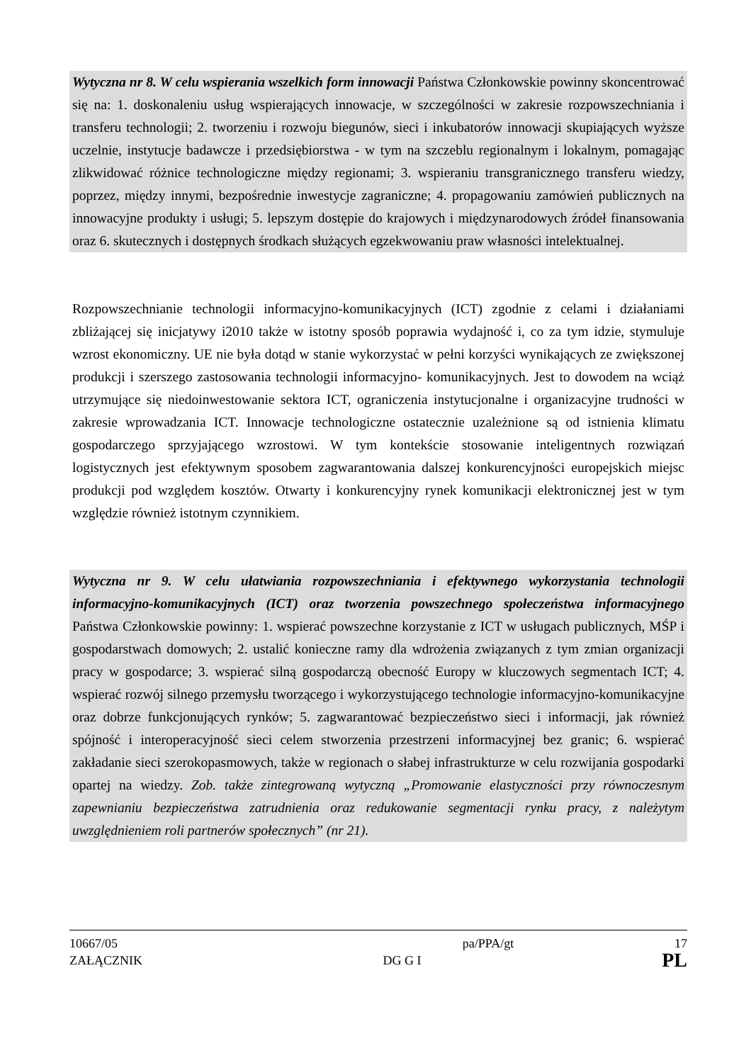Wytyczna nr 8. W celu wspierania wszelkich form innowacji Państwa Członkowskie powinny skoncentrować się na: 1. doskonaleniu usług wspierających innowacje, w szczególności w zakresie rozpowszechniania i transferu technologii; 2. tworzeniu i rozwoju biegunów, sieci i inkubatorów innowacji skupiających wyższe uczelnie, instytucje badawcze i przedsiębiorstwa - w tym na szczeblu regionalnym i lokalnym, pomagając zlikwidować różnice technologiczne między regionami; 3. wspieraniu transgranicznego transferu wiedzy, poprzez, między innymi, bezpośrednie inwestycje zagraniczne; 4. propagowaniu zamówień publicznych na innowacyjne produkty i usługi; 5. lepszym dostępie do krajowych i międzynarodowych źródeł finansowania oraz 6. skutecznych i dostępnych środkach służących egzekwowaniu praw własności intelektualnej.
Rozpowszechnianie technologii informacyjno-komunikacyjnych (ICT) zgodnie z celami i działaniami zbliżającej się inicjatywy i2010 także w istotny sposób poprawia wydajność i, co za tym idzie, stymuluje wzrost ekonomiczny. UE nie była dotąd w stanie wykorzystać w pełni korzyści wynikających ze zwiększonej produkcji i szerszego zastosowania technologii informacyjno- komunikacyjnych. Jest to dowodem na wciąż utrzymujące się niedoinwestowanie sektora ICT, ograniczenia instytucjonalne i organizacyjne trudności w zakresie wprowadzania ICT. Innowacje technologiczne ostatecznie uzależnione są od istnienia klimatu gospodarczego sprzyjającego wzrostowi. W tym kontekście stosowanie inteligentnych rozwiązań logistycznych jest efektywnym sposobem zagwarantowania dalszej konkurencyjności europejskich miejsc produkcji pod względem kosztów. Otwarty i konkurencyjny rynek komunikacji elektronicznej jest w tym względzie również istotnym czynnikiem.
Wytyczna nr 9. W celu ułatwiania rozpowszechniania i efektywnego wykorzystania technologii informacyjno-komunikacyjnych (ICT) oraz tworzenia powszechnego społeczeństwa informacyjnego Państwa Członkowskie powinny: 1. wspierać powszechne korzystanie z ICT w usługach publicznych, MŚP i gospodarstwach domowych; 2. ustalić konieczne ramy dla wdrożenia związanych z tym zmian organizacji pracy w gospodarce; 3. wspierać silną gospodarczą obecność Europy w kluczowych segmentach ICT; 4. wspierać rozwój silnego przemysłu tworzącego i wykorzystującego technologie informacyjno-komunikacyjne oraz dobrze funkcjonujących rynków; 5. zagwarantować bezpieczeństwo sieci i informacji, jak również spójność i interoperacyjność sieci celem stworzenia przestrzeni informacyjnej bez granic; 6. wspierać zakładanie sieci szerokopasmowych, także w regionach o słabej infrastrukturze w celu rozwijania gospodarki opartej na wiedzy. Zob. także zintegrowaną wytyczną „Promowanie elastyczności przy równoczesnym zapewnianiu bezpieczeństwa zatrudnienia oraz redukowanie segmentacji rynku pracy, z należytym uwzględnieniem roli partnerów społecznych” (nr 21).
10667/05 pa/PPA/gt 17
ZAŁĄCZNIK DG G I PL